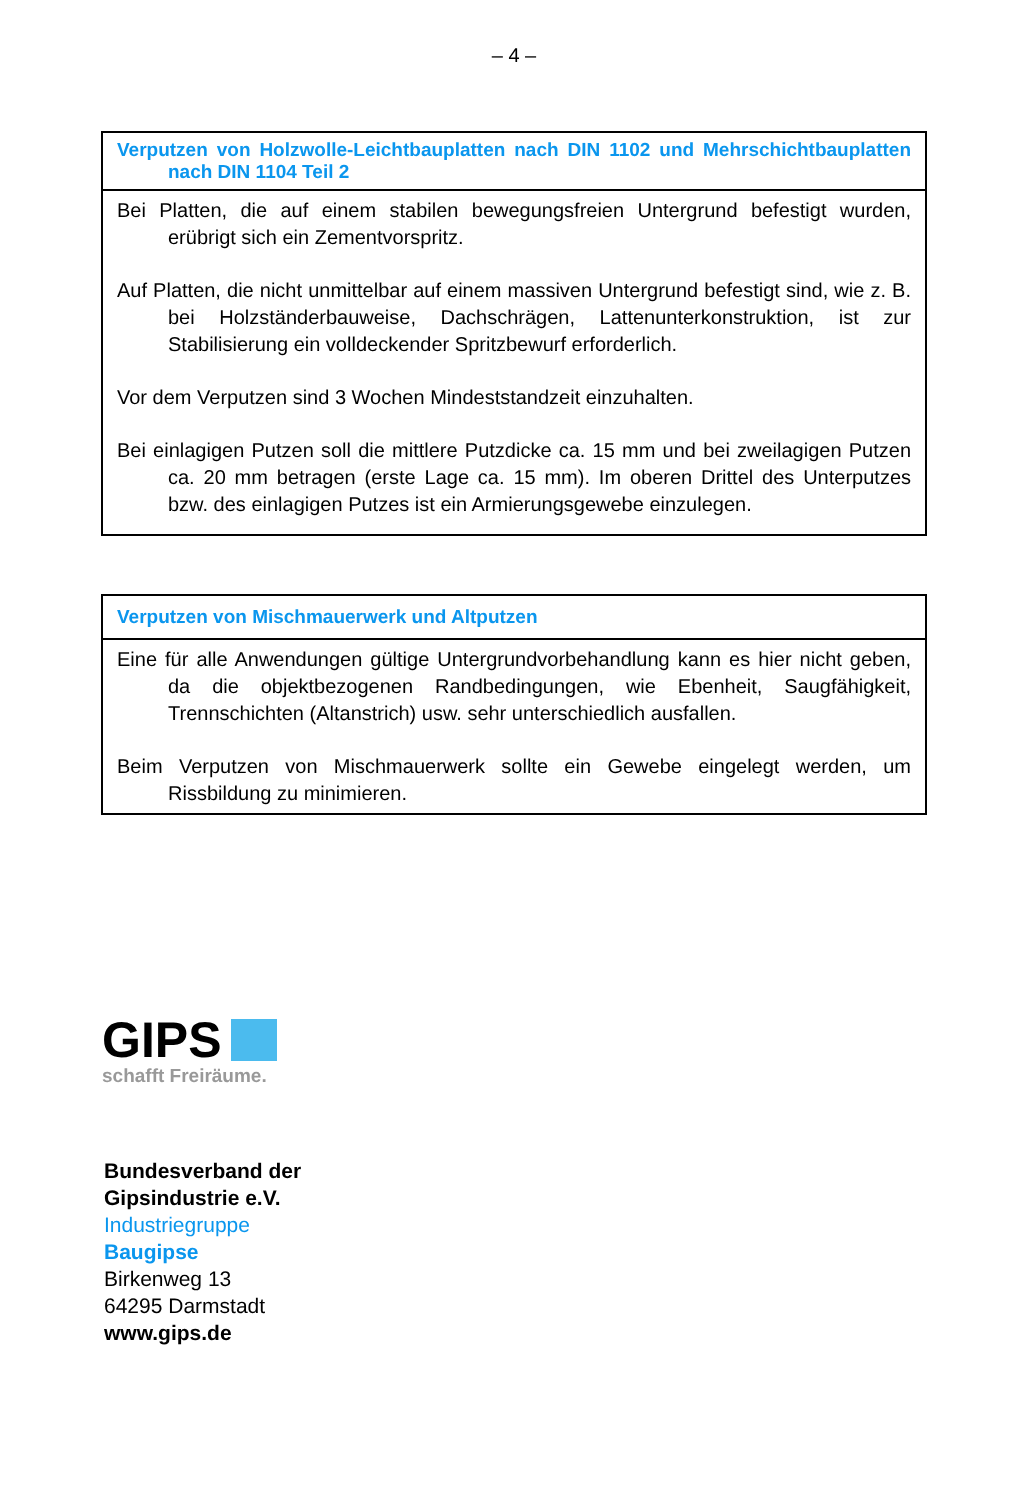– 4 –
| Verputzen von Holzwolle-Leichtbauplatten nach DIN 1102 und Mehrschichtbauplatten nach DIN 1104 Teil 2 |
| --- |
| Bei Platten, die auf einem stabilen bewegungsfreien Untergrund befestigt wurden, erübrigt sich ein Zementvorspritz. Auf Platten, die nicht unmittelbar auf einem massiven Untergrund befestigt sind, wie z. B. bei Holzständerbauweise, Dachschrägen, Lattenunterkonstruktion, ist zur Stabilisierung ein volldeckender Spritzbewurf erforderlich. Vor dem Verputzen sind 3 Wochen Mindeststandzeit einzuhalten. Bei einlagigen Putzen soll die mittlere Putzdicke ca. 15 mm und bei zweilagigen Putzen ca. 20 mm betragen (erste Lage ca. 15 mm). Im oberen Drittel des Unterputzes bzw. des einlagigen Putzes ist ein Armierungsgewebe einzulegen. |
| Verputzen von Mischmauerwerk und Altputzen |
| --- |
| Eine für alle Anwendungen gültige Untergrundvorbehandlung kann es hier nicht geben, da die objektbezogenen Randbedingungen, wie Ebenheit, Saugfähigkeit, Trennschichten (Altanstrich) usw. sehr unterschiedlich ausfallen. Beim Verputzen von Mischmauerwerk sollte ein Gewebe eingelegt werden, um Rissbildung zu minimieren. |
GIPS
schafft Freiräume.
Bundesverband der
Gipsindustrie e.V.
Industriegruppe
Baugipse
Birkenweg 13
64295 Darmstadt
www.gips.de